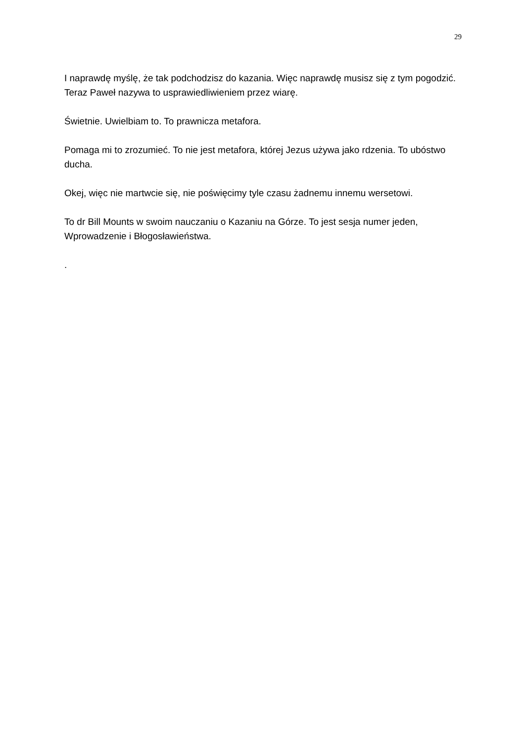29
I naprawdę myślę, że tak podchodzisz do kazania. Więc naprawdę musisz się z tym pogodzić. Teraz Paweł nazywa to usprawiedliwieniem przez wiarę.
Świetnie. Uwielbiam to. To prawnicza metafora.
Pomaga mi to zrozumieć. To nie jest metafora, której Jezus używa jako rdzenia. To ubóstwo ducha.
Okej, więc nie martwcie się, nie poświęcimy tyle czasu żadnemu innemu wersetowi.
To dr Bill Mounts w swoim nauczaniu o Kazaniu na Górze. To jest sesja numer jeden, Wprowadzenie i Błogosławieństwa.
.